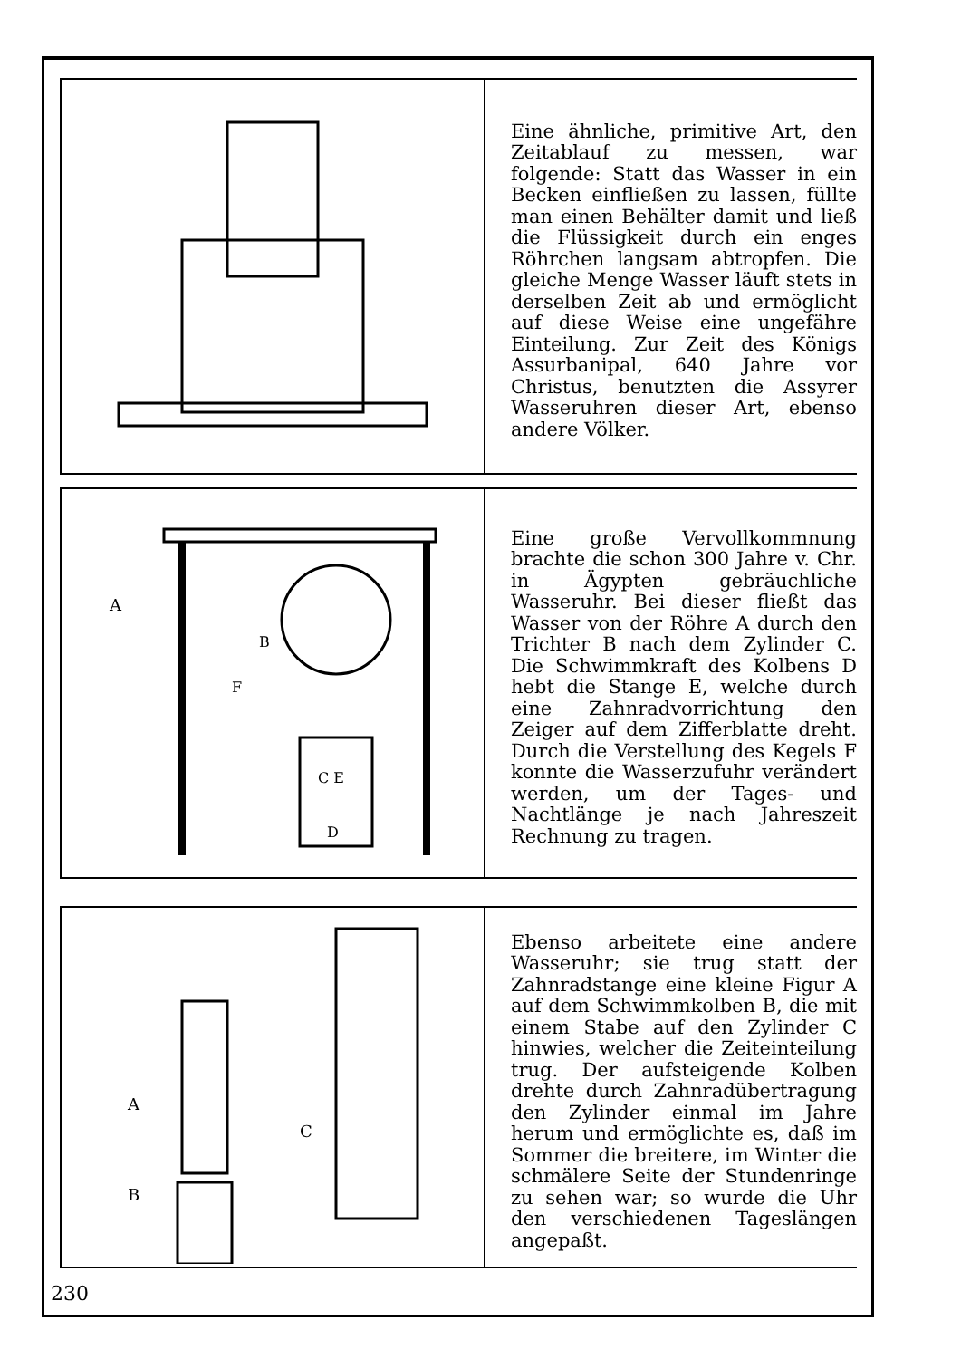Eine ähnliche, primitive Art, den Zeitablauf zu messen, war folgende: Statt das Wasser in ein Becken einfließen zu lassen, füllte man einen Behälter damit und ließ die Flüssigkeit durch ein enges Röhrchen langsam abtropfen. Die gleiche Menge Wasser läuft stets in derselben Zeit ab und ermöglicht auf diese Weise eine ungefähre Einteilung. Zur Zeit des Königs Assurbanipal, 640 Jahre vor Christus, benutzten die Assyrer Wasseruhren dieser Art, ebenso andere Völker.
A
B
F
C E
D
Eine große Vervollkommnung brachte die schon 300 Jahre v. Chr. in Ägypten gebräuchliche Wasseruhr. Bei dieser fließt das Wasser von der Röhre A durch den Trichter B nach dem Zylinder C. Die Schwimmkraft des Kolbens D hebt die Stange E, welche durch eine Zahnradvorrichtung den Zeiger auf dem Zifferblatte dreht. Durch die Verstellung des Kegels F konnte die Wasserzufuhr verändert werden, um der Tages- und Nachtlänge je nach Jahreszeit Rechnung zu tragen.
A
B
C
Ebenso arbeitete eine andere Wasseruhr; sie trug statt der Zahnradstange eine kleine Figur A auf dem Schwimmkolben B, die mit einem Stabe auf den Zylinder C hinwies, welcher die Zeiteinteilung trug. Der aufsteigende Kolben drehte durch Zahnradübertragung den Zylinder einmal im Jahre herum und ermöglichte es, daß im Sommer die breitere, im Winter die schmälere Seite der Stundenringe zu sehen war; so wurde die Uhr den verschiedenen Tageslängen angepaßt.
230